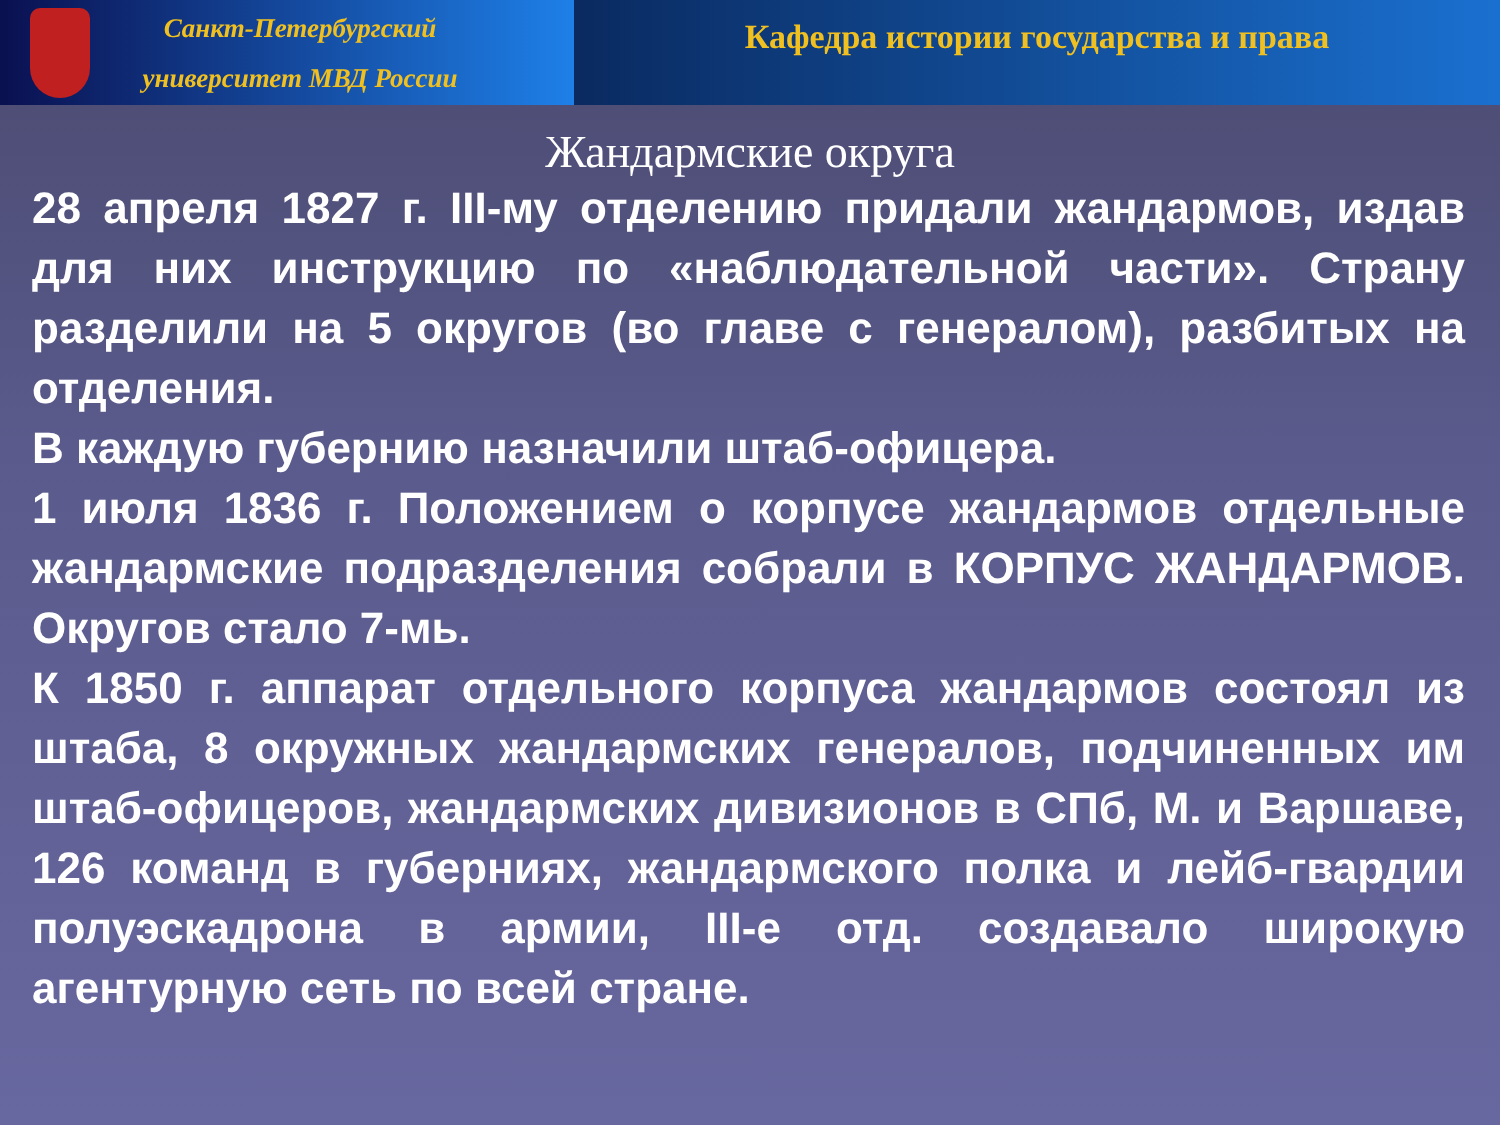Санкт-Петербургский
университет МВД России
Кафедра истории государства и права
Жандармские округа
28 апреля 1827 г. III-му отделению придали жандармов, издав для них инструкцию по «наблюдательной части». Страну разделили на 5 округов (во главе с генералом), разбитых на отделения.
В каждую губернию назначили штаб-офицера.
1 июля 1836 г. Положением о корпусе жандармов отдельные жандармские подразделения собрали в КОРПУС ЖАНДАРМОВ. Округов стало 7-мь.
К 1850 г. аппарат отдельного корпуса жандармов состоял из штаба, 8 окружных жандармских генералов, подчиненных им штаб-офицеров, жандармских дивизионов в СПб, М. и Варшаве, 126 команд в губерниях, жандармского полка и лейб-гвардии полуэскадрона в армии, III-е отд. создавало широкую агентурную сеть по всей стране.